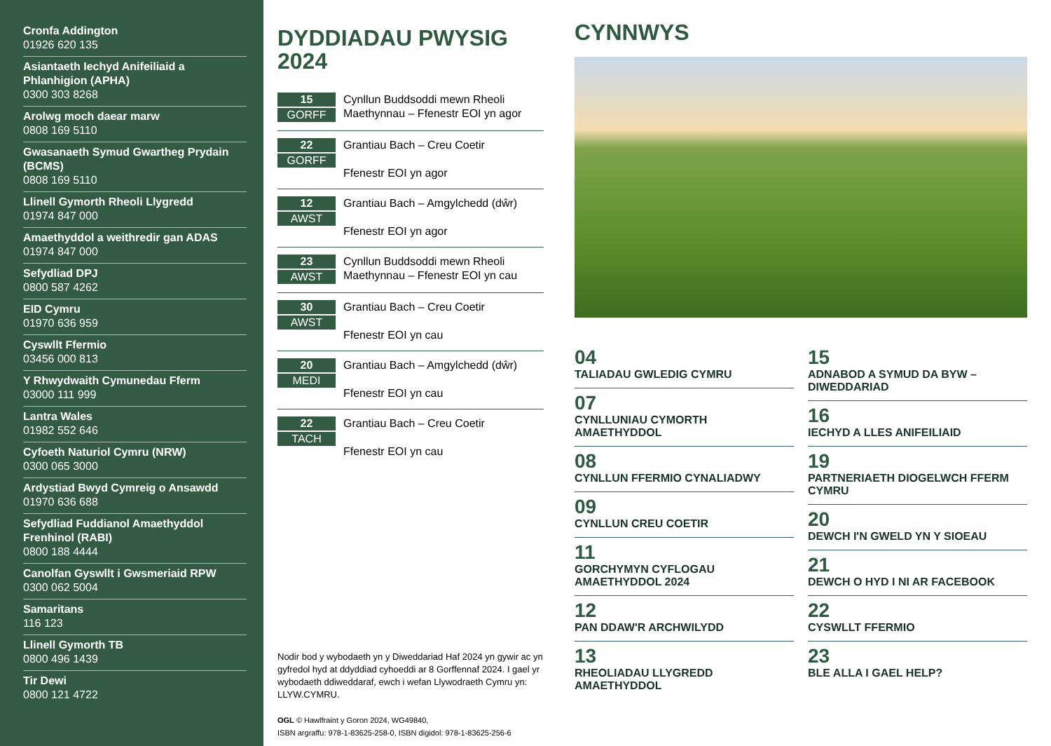Cronfa Addington
01926 620 135
Asiantaeth Iechyd Anifeiliaid a Phlanhigion (APHA)
0300 303 8268
Arolwg moch daear marw
0808 169 5110
Gwasanaeth Symud Gwartheg Prydain (BCMS)
0808 169 5110
Llinell Gymorth Rheoli Llygredd
01974 847 000
Amaethyddol a weithredir gan ADAS
01974 847 000
Sefydliad DPJ
0800 587 4262
EID Cymru
01970 636 959
Cyswllt Ffermio
03456 000 813
Y Rhwydwaith Cymunedau Fferm
03000 111 999
Lantra Wales
01982 552 646
Cyfoeth Naturiol Cymru (NRW)
0300 065 3000
Ardystiad Bwyd Cymreig o Ansawdd
01970 636 688
Sefydliad Fuddianol Amaethyddol Frenhinol (RABI)
0800 188 4444
Canolfan Gyswllt i Gwsmeriaid RPW
0300 062 5004
Samaritans
116 123
Llinell Gymorth TB
0800 496 1439
Tir Dewi
0800 121 4722
DYDDIADAU PWYSIG 2024
15
GORFF
Cynllun Buddsoddi mewn Rheoli Maethynnau – Ffenestr EOI yn agor
22
GORFF
Grantiau Bach – Creu Coetir
Ffenestr EOI yn agor
12
AWST
Grantiau Bach – Amgylchedd (dŵr)
Ffenestr EOI yn agor
23
AWST
Cynllun Buddsoddi mewn Rheoli Maethynnau – Ffenestr EOI yn cau
30
AWST
Grantiau Bach – Creu Coetir
Ffenestr EOI yn cau
20
MEDI
Grantiau Bach – Amgylchedd (dŵr)
Ffenestr EOI yn cau
22
TACH
Grantiau Bach – Creu Coetir
Ffenestr EOI yn cau
Nodir bod y wybodaeth yn y Diweddariad Haf 2024 yn gywir ac yn gyfredol hyd at ddyddiad cyhoeddi ar 8 Gorffennaf 2024. I gael yr wybodaeth ddiweddaraf, ewch i wefan Llywodraeth Cymru yn: LLYW.CYMRU.
OGL © Hawlfraint y Goron 2024, WG49840,
ISBN argraffu: 978-1-83625-258-0, ISBN digidol: 978-1-83625-256-6
CYNNWYS
04
TALIADAU GWLEDIG CYMRU
07
CYNLLUNIAU CYMORTH AMAETHYDDOL
08
CYNLLUN FFERMIO CYNALIADWY
09
CYNLLUN CREU COETIR
11
GORCHYMYN CYFLOGAU AMAETHYDDOL 2024
12
PAN DDAW'R ARCHWILYDD
13
RHEOLIADAU LLYGREDD AMAETHYDDOL
15
ADNABOD A SYMUD DA BYW – DIWEDDARIAD
16
IECHYD A LLES ANIFEILIAID
19
PARTNERIAETH DIOGELWCH FFERM CYMRU
20
DEWCH I'N GWELD YN Y SIOEAU
21
DEWCH O HYD I NI AR FACEBOOK
22
CYSWLLT FFERMIO
23
BLE ALLA I GAEL HELP?